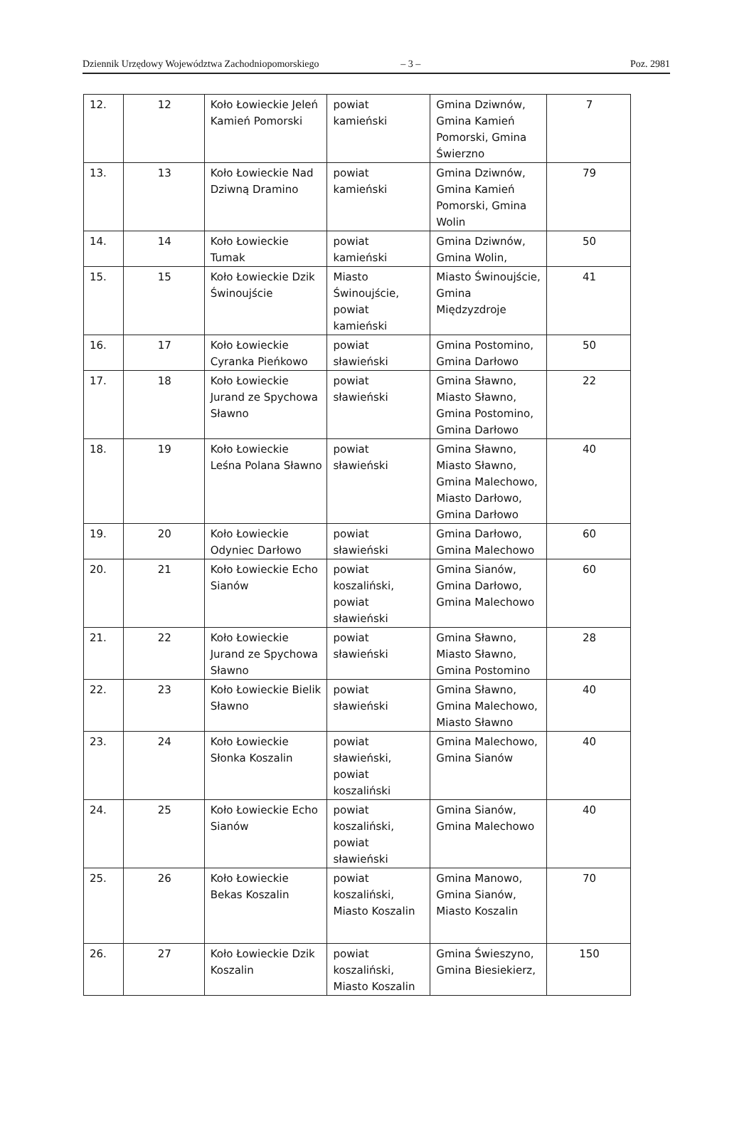Dziennik Urzędowy Województwa Zachodniopomorskiego – 3 – Poz. 2981
| 12. | 12 | Koło Łowieckie Jeleń Kamień Pomorski | powiat kamieński | Gmina Dziwnów, Gmina Kamień Pomorski, Gmina Świerzno | 7 |
| 13. | 13 | Koło Łowieckie Nad Dziwną Dramino | powiat kamieński | Gmina Dziwnów, Gmina Kamień Pomorski, Gmina Wolin | 79 |
| 14. | 14 | Koło Łowieckie Tumak | powiat kamieński | Gmina Dziwnów, Gmina Wolin, | 50 |
| 15. | 15 | Koło Łowieckie Dzik Świnoujście | Miasto Świnoujście, powiat kamieński | Miasto Świnoujście, Gmina Międzyzdroje | 41 |
| 16. | 17 | Koło Łowieckie Cyranka Pieńkowo | powiat sławieński | Gmina Postomino, Gmina Darłowo | 50 |
| 17. | 18 | Koło Łowieckie Jurand ze Spychowa Sławno | powiat sławieński | Gmina Sławno, Miasto Sławno, Gmina Postomino, Gmina Darłowo | 22 |
| 18. | 19 | Koło Łowieckie Leśna Polana Sławno | powiat sławieński | Gmina Sławno, Miasto Sławno, Gmina Malechowo, Miasto Darłowo, Gmina Darłowo | 40 |
| 19. | 20 | Koło Łowieckie Odyniec Darłowo | powiat sławieński | Gmina Darłowo, Gmina Malechowo | 60 |
| 20. | 21 | Koło Łowieckie Echo Sianów | powiat koszaliński, powiat sławieński | Gmina Sianów, Gmina Darłowo, Gmina Malechowo | 60 |
| 21. | 22 | Koło Łowieckie Jurand ze Spychowa Sławno | powiat sławieński | Gmina Sławno, Miasto Sławno, Gmina Postomino | 28 |
| 22. | 23 | Koło Łowieckie Bielik Sławno | powiat sławieński | Gmina Sławno, Gmina Malechowo, Miasto Sławno | 40 |
| 23. | 24 | Koło Łowieckie Słonka Koszalin | powiat sławieński, powiat koszaliński | Gmina Malechowo, Gmina Sianów | 40 |
| 24. | 25 | Koło Łowieckie Echo Sianów | powiat koszaliński, powiat sławieński | Gmina Sianów, Gmina Malechowo | 40 |
| 25. | 26 | Koło Łowieckie Bekas Koszalin | powiat koszaliński, Miasto Koszalin | Gmina Manowo, Gmina Sianów, Miasto Koszalin | 70 |
| 26. | 27 | Koło Łowieckie Dzik Koszalin | powiat koszaliński, Miasto Koszalin | Gmina Świeszyno, Gmina Biesiekierz, | 150 |